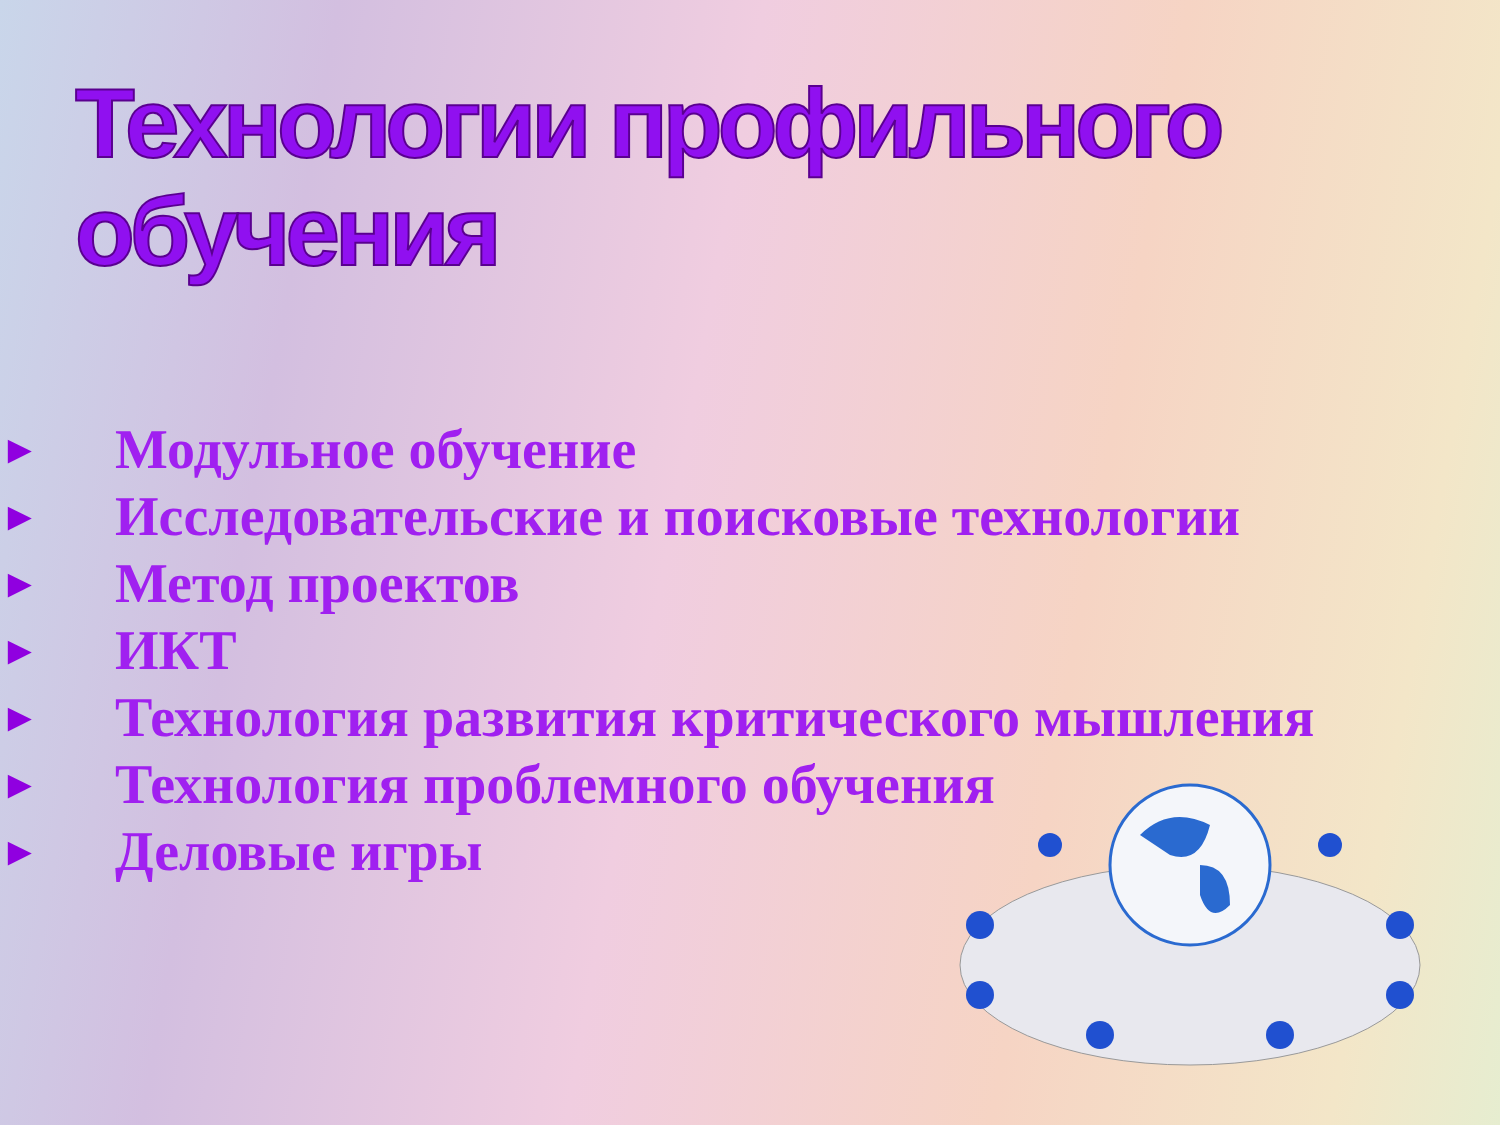Технологии профильного обучения
► Модульное обучение
► Исследовательские и поисковые технологии
► Метод проектов
► ИКТ
► Технология развития критического мышления
► Технология проблемного обучения
► Деловые игры